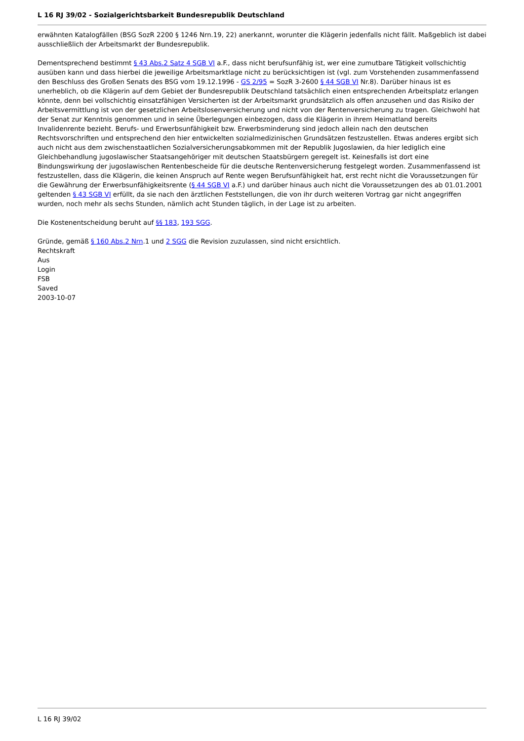L 16 RJ 39/02 - Sozialgerichtsbarkeit Bundesrepublik Deutschland
erwähnten Katalogfällen (BSG SozR 2200 § 1246 Nrn.19, 22) anerkannt, worunter die Klägerin jedenfalls nicht fällt. Maßgeblich ist dabei ausschließlich der Arbeitsmarkt der Bundesrepublik.
Dementsprechend bestimmt § 43 Abs.2 Satz 4 SGB VI a.F., dass nicht berufsunfähig ist, wer eine zumutbare Tätigkeit vollschichtig ausüben kann und dass hierbei die jeweilige Arbeitsmarktlage nicht zu berücksichtigen ist (vgl. zum Vorstehenden zusammenfassend den Beschluss des Großen Senats des BSG vom 19.12.1996 - GS 2/95 = SozR 3-2600 § 44 SGB VI Nr.8). Darüber hinaus ist es unerheblich, ob die Klägerin auf dem Gebiet der Bundesrepublik Deutschland tatsächlich einen entsprechenden Arbeitsplatz erlangen könnte, denn bei vollschichtig einsatzfähigen Versicherten ist der Arbeitsmarkt grundsätzlich als offen anzusehen und das Risiko der Arbeitsvermittlung ist von der gesetzlichen Arbeitslosenversicherung und nicht von der Rentenversicherung zu tragen. Gleichwohl hat der Senat zur Kenntnis genommen und in seine Überlegungen einbezogen, dass die Klägerin in ihrem Heimatland bereits Invalidenrente bezieht. Berufs- und Erwerbsunfähigkeit bzw. Erwerbsminderung sind jedoch allein nach den deutschen Rechtsvorschriften und entsprechend den hier entwickelten sozialmedizinischen Grundsätzen festzustellen. Etwas anderes ergibt sich auch nicht aus dem zwischenstaatlichen Sozialversicherungsabkommen mit der Republik Jugoslawien, da hier lediglich eine Gleichbehandlung jugoslawischer Staatsangehöriger mit deutschen Staatsbürgern geregelt ist. Keinesfalls ist dort eine Bindungswirkung der jugoslawischen Rentenbescheide für die deutsche Rentenversicherung festgelegt worden. Zusammenfassend ist festzustellen, dass die Klägerin, die keinen Anspruch auf Rente wegen Berufsunfähigkeit hat, erst recht nicht die Voraussetzungen für die Gewährung der Erwerbsunfähigkeitsrente (§ 44 SGB VI a.F.) und darüber hinaus auch nicht die Voraussetzungen des ab 01.01.2001 geltenden § 43 SGB VI erfüllt, da sie nach den ärztlichen Feststellungen, die von ihr durch weiteren Vortrag gar nicht angegriffen wurden, noch mehr als sechs Stunden, nämlich acht Stunden täglich, in der Lage ist zu arbeiten.
Die Kostenentscheidung beruht auf §§ 183, 193 SGG.
Gründe, gemäß § 160 Abs.2 Nrn.1 und 2 SGG die Revision zuzulassen, sind nicht ersichtlich.
Rechtskraft
Aus
Login
FSB
Saved
2003-10-07
L 16 RJ 39/02